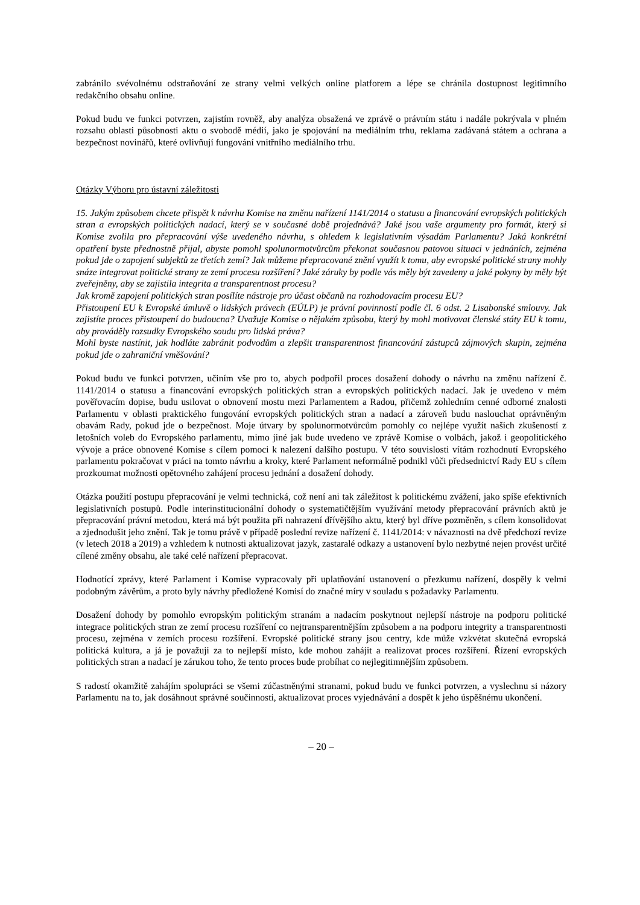zabránilo svévolnému odstraňování ze strany velmi velkých online platforem a lépe se chránila dostupnost legitimního redakčního obsahu online.
Pokud budu ve funkci potvrzen, zajistím rovněž, aby analýza obsažená ve zprávě o právním státu i nadále pokrývala v plném rozsahu oblasti působnosti aktu o svobodě médií, jako je spojování na mediálním trhu, reklama zadávaná státem a ochrana a bezpečnost novinářů, které ovlivňují fungování vnitřního mediálního trhu.
Otázky Výboru pro ústavní záležitosti
15. Jakým způsobem chcete přispět k návrhu Komise na změnu nařízení 1141/2014 o statusu a financování evropských politických stran a evropských politických nadací, který se v současné době projednává? Jaké jsou vaše argumenty pro formát, který si Komise zvolila pro přepracování výše uvedeného návrhu, s ohledem k legislativním výsadám Parlamentu? Jaká konkrétní opatření byste přednostně přijal, abyste pomohl spolunormotvůrcům překonat současnou patovou situaci v jednáních, zejména pokud jde o zapojení subjektů ze třetích zemí? Jak můžeme přepracované znění využít k tomu, aby evropské politické strany mohly snáze integrovat politické strany ze zemí procesu rozšíření? Jaké záruky by podle vás měly být zavedeny a jaké pokyny by měly být zveřejněny, aby se zajistila integrita a transparentnost procesu?
Jak kromě zapojení politických stran posílíte nástroje pro účast občanů na rozhodovacím procesu EU?
Přistoupení EU k Evropské úmluvě o lidských právech (EÚLP) je právní povinností podle čl. 6 odst. 2 Lisabonské smlouvy. Jak zajistíte proces přistoupení do budoucna? Uvažuje Komise o nějakém způsobu, který by mohl motivovat členské státy EU k tomu, aby prováděly rozsudky Evropského soudu pro lidská práva?
Mohl byste nastínit, jak hodláte zabránit podvodům a zlepšit transparentnost financování zástupců zájmových skupin, zejména pokud jde o zahraniční vměšování?
Pokud budu ve funkci potvrzen, učiním vše pro to, abych podpořil proces dosažení dohody o návrhu na změnu nařízení č. 1141/2014 o statusu a financování evropských politických stran a evropských politických nadací. Jak je uvedeno v mém pověřovacím dopise, budu usilovat o obnovení mostu mezi Parlamentem a Radou, přičemž zohledním cenné odborné znalosti Parlamentu v oblasti praktického fungování evropských politických stran a nadací a zároveň budu naslouchat oprávněným obavám Rady, pokud jde o bezpečnost. Moje útvary by spolunormotvůrcům pomohly co nejlépe využít našich zkušeností z letošních voleb do Evropského parlamentu, mimo jiné jak bude uvedeno ve zprávě Komise o volbách, jakož i geopolitického vývoje a práce obnovené Komise s cílem pomoci k nalezení dalšího postupu. V této souvislosti vítám rozhodnutí Evropského parlamentu pokračovat v práci na tomto návrhu a kroky, které Parlament neformálně podnikl vůči předsednictví Rady EU s cílem prozkoumat možnosti opětovného zahájení procesu jednání a dosažení dohody.
Otázka použití postupu přepracování je velmi technická, což není ani tak záležitost k politickému zvážení, jako spíše efektivních legislativních postupů. Podle interinstitucionální dohody o systematičtějším využívání metody přepracování právních aktů je přepracování právní metodou, která má být použita při nahrazení dřívějšího aktu, který byl dříve pozměněn, s cílem konsolidovat a zjednodušit jeho znění. Tak je tomu právě v případě poslední revize nařízení č. 1141/2014: v návaznosti na dvě předchozí revize (v letech 2018 a 2019) a vzhledem k nutnosti aktualizovat jazyk, zastaralé odkazy a ustanovení bylo nezbytné nejen provést určité cílené změny obsahu, ale také celé nařízení přepracovat.
Hodnotící zprávy, které Parlament i Komise vypracovaly při uplatňování ustanovení o přezkumu nařízení, dospěly k velmi podobným závěrům, a proto byly návrhy předložené Komisí do značné míry v souladu s požadavky Parlamentu.
Dosažení dohody by pomohlo evropským politickým stranám a nadacím poskytnout nejlepší nástroje na podporu politické integrace politických stran ze zemí procesu rozšíření co nejtransparentnějším způsobem a na podporu integrity a transparentnosti procesu, zejména v zemích procesu rozšíření. Evropské politické strany jsou centry, kde může vzkvétat skutečná evropská politická kultura, a já je považuji za to nejlepší místo, kde mohou zahájit a realizovat proces rozšíření. Řízení evropských politických stran a nadací je zárukou toho, že tento proces bude probíhat co nejlegitimnějším způsobem.
S radostí okamžitě zahájím spolupráci se všemi zúčastněnými stranami, pokud budu ve funkci potvrzen, a vyslechnu si názory Parlamentu na to, jak dosáhnout správné součinnosti, aktualizovat proces vyjednávání a dospět k jeho úspěšnému ukončení.
– 20 –